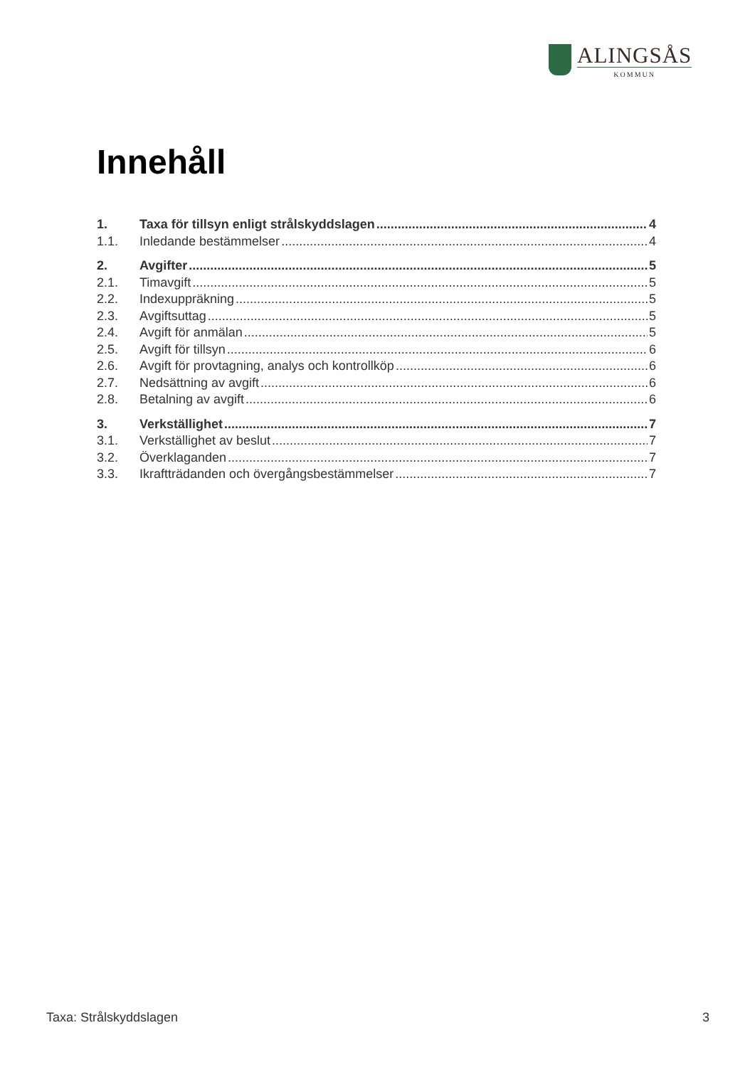ALINGSÅS
KOMMUN
Innehåll
1. Taxa för tillsyn enligt strålskyddslagen 4
1.1. Inledande bestämmelser 4
2. Avgifter 5
2.1. Timavgift 5
2.2. Indexuppräkning 5
2.3. Avgiftsuttag 5
2.4. Avgift för anmälan 5
2.5. Avgift för tillsyn 6
2.6. Avgift för provtagning, analys och kontrollköp 6
2.7. Nedsättning av avgift 6
2.8. Betalning av avgift 6
3. Verkställighet 7
3.1. Verkställighet av beslut 7
3.2. Överklaganden 7
3.3. Ikraftträdanden och övergångsbestämmelser 7
Taxa: Strålskyddslagen 3